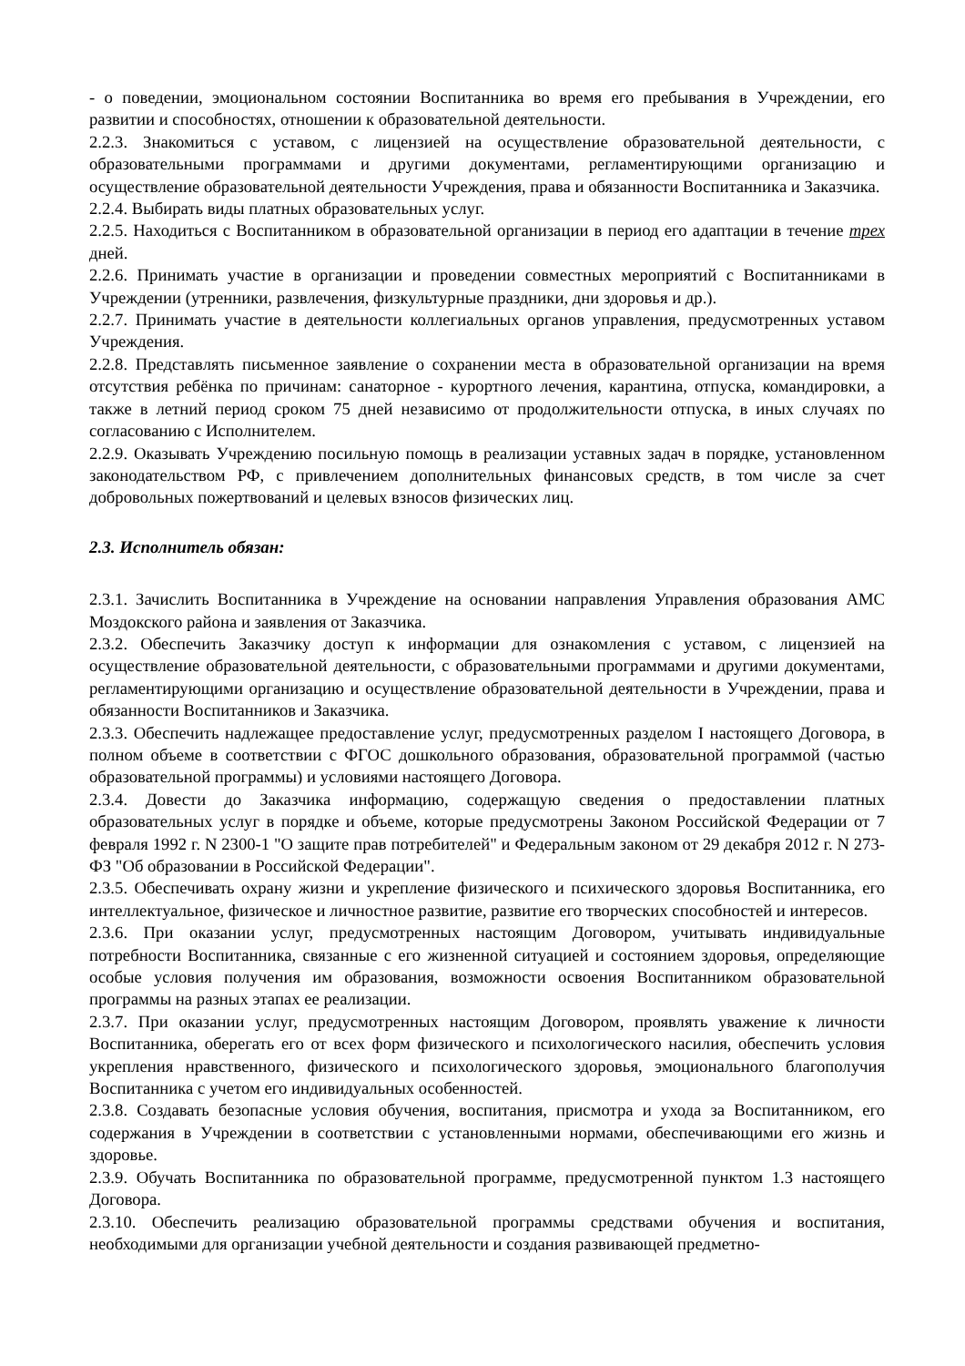- о поведении, эмоциональном состоянии Воспитанника во время его пребывания в Учреждении, его развитии и способностях, отношении к образовательной деятельности.
2.2.3. Знакомиться с уставом, с лицензией на осуществление образовательной деятельности, с образовательными программами и другими документами, регламентирующими организацию и осуществление образовательной деятельности Учреждения, права и обязанности Воспитанника и Заказчика.
2.2.4. Выбирать виды платных образовательных услуг.
2.2.5. Находиться с Воспитанником в образовательной организации в период его адаптации в течение трех дней.
2.2.6. Принимать участие в организации и проведении совместных мероприятий с Воспитанниками в Учреждении (утренники, развлечения, физкультурные праздники, дни здоровья и др.).
2.2.7. Принимать участие в деятельности коллегиальных органов управления, предусмотренных уставом Учреждения.
2.2.8. Представлять письменное заявление о сохранении места в образовательной организации на время отсутствия ребёнка по причинам: санаторное - курортного лечения, карантина, отпуска, командировки, а также в летний период сроком 75 дней независимо от продолжительности отпуска, в иных случаях по согласованию с Исполнителем.
2.2.9. Оказывать Учреждению посильную помощь в реализации уставных задач в порядке, установленном законодательством РФ, с привлечением дополнительных финансовых средств, в том числе за счет добровольных пожертвований и целевых взносов физических лиц.
2.3. Исполнитель обязан:
2.3.1. Зачислить Воспитанника в Учреждение на основании направления Управления образования АМС Моздокского района и заявления от Заказчика.
2.3.2. Обеспечить Заказчику доступ к информации для ознакомления с уставом, с лицензией на осуществление образовательной деятельности, с образовательными программами и другими документами, регламентирующими организацию и осуществление образовательной деятельности в Учреждении, права и обязанности Воспитанников и Заказчика.
2.3.3. Обеспечить надлежащее предоставление услуг, предусмотренных разделом I настоящего Договора, в полном объеме в соответствии с ФГОС дошкольного образования, образовательной программой (частью образовательной программы) и условиями настоящего Договора.
2.3.4. Довести до Заказчика информацию, содержащую сведения о предоставлении платных образовательных услуг в порядке и объеме, которые предусмотрены Законом Российской Федерации от 7 февраля 1992 г. N 2300-1 "О защите прав потребителей" и Федеральным законом от 29 декабря 2012 г. N 273-ФЗ "Об образовании в Российской Федерации".
2.3.5. Обеспечивать охрану жизни и укрепление физического и психического здоровья Воспитанника, его интеллектуальное, физическое и личностное развитие, развитие его творческих способностей и интересов.
2.3.6. При оказании услуг, предусмотренных настоящим Договором, учитывать индивидуальные потребности Воспитанника, связанные с его жизненной ситуацией и состоянием здоровья, определяющие особые условия получения им образования, возможности освоения Воспитанником образовательной программы на разных этапах ее реализации.
2.3.7. При оказании услуг, предусмотренных настоящим Договором, проявлять уважение к личности Воспитанника, оберегать его от всех форм физического и психологического насилия, обеспечить условия укрепления нравственного, физического и психологического здоровья, эмоционального благополучия Воспитанника с учетом его индивидуальных особенностей.
2.3.8. Создавать безопасные условия обучения, воспитания, присмотра и ухода за Воспитанником, его содержания в Учреждении в соответствии с установленными нормами, обеспечивающими его жизнь и здоровье.
2.3.9. Обучать Воспитанника по образовательной программе, предусмотренной пунктом 1.3 настоящего Договора.
2.3.10. Обеспечить реализацию образовательной программы средствами обучения и воспитания, необходимыми для организации учебной деятельности и создания развивающей предметно-